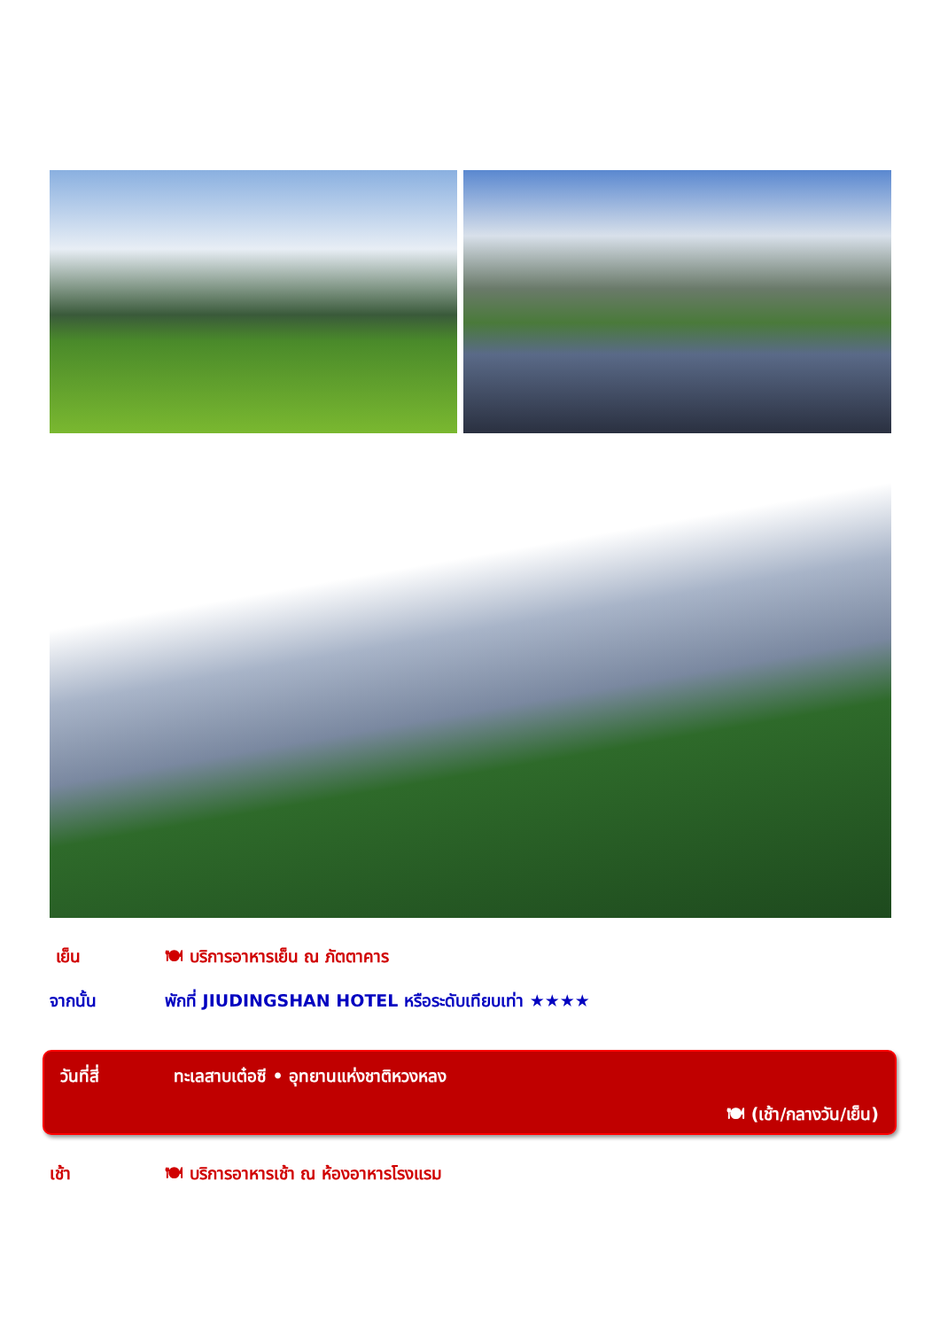เย็น 🍽 บริการอาหารเย็น ณ ภัตตาคาร
จากนั้น พักที่ JIUDINGSHAN HOTEL หรือระดับเทียบเท่า ★★★★
วันที่สี่ ทะเลสาบเต๋อซี • อุทยานแห่งชาติหวงหลง
🍽 (เช้า/กลางวัน/เย็น)
เช้า 🍽 บริการอาหารเช้า ณ ห้องอาหารโรงแรม